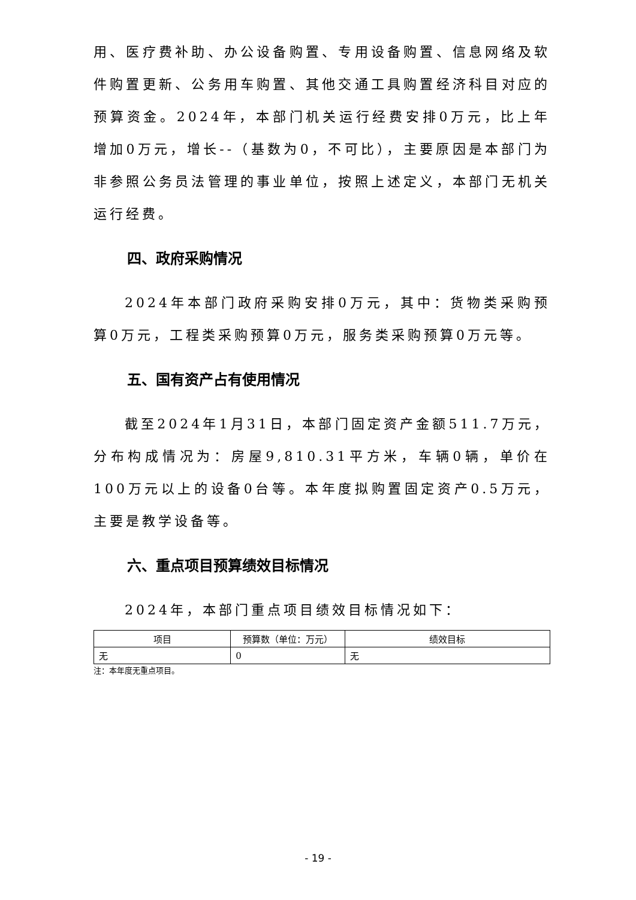用、医疗费补助、办公设备购置、专用设备购置、信息网络及软件购置更新、公务用车购置、其他交通工具购置经济科目对应的预算资金。2024年，本部门机关运行经费安排0万元，比上年增加0万元，增长--（基数为0，不可比），主要原因是本部门为非参照公务员法管理的事业单位，按照上述定义，本部门无机关运行经费。
四、政府采购情况
2024年本部门政府采购安排0万元，其中：货物类采购预算0万元，工程类采购预算0万元，服务类采购预算0万元等。
五、国有资产占有使用情况
截至2024年1月31日，本部门固定资产金额511.7万元，分布构成情况为：房屋9,810.31平方米，车辆0辆，单价在100万元以上的设备0台等。本年度拟购置固定资产0.5万元，主要是教学设备等。
六、重点项目预算绩效目标情况
2024年，本部门重点项目绩效目标情况如下：
| 项目 | 预算数（单位：万元） | 绩效目标 |
| --- | --- | --- |
| 无 | 0 | 无 |
注：本年度无重点项目。
- 19 -